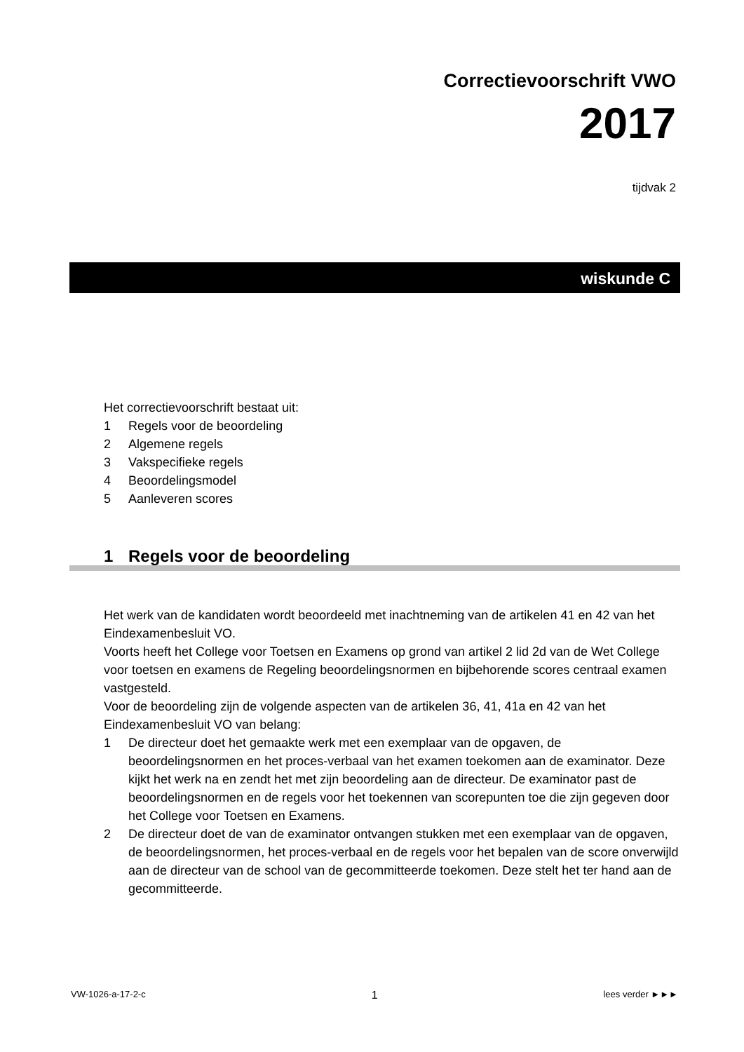Correctievoorschrift VWO
2017
tijdvak 2
wiskunde C
Het correctievoorschrift bestaat uit:
1 Regels voor de beoordeling
2 Algemene regels
3 Vakspecifieke regels
4 Beoordelingsmodel
5 Aanleveren scores
1 Regels voor de beoordeling
Het werk van de kandidaten wordt beoordeeld met inachtneming van de artikelen 41 en 42 van het Eindexamenbesluit VO.
Voorts heeft het College voor Toetsen en Examens op grond van artikel 2 lid 2d van de Wet College voor toetsen en examens de Regeling beoordelingsnormen en bijbehorende scores centraal examen vastgesteld.
Voor de beoordeling zijn de volgende aspecten van de artikelen 36, 41, 41a en 42 van het Eindexamenbesluit VO van belang:
1 De directeur doet het gemaakte werk met een exemplaar van de opgaven, de beoordelingsnormen en het proces-verbaal van het examen toekomen aan de examinator. Deze kijkt het werk na en zendt het met zijn beoordeling aan de directeur. De examinator past de beoordelingsnormen en de regels voor het toekennen van scorepunten toe die zijn gegeven door het College voor Toetsen en Examens.
2 De directeur doet de van de examinator ontvangen stukken met een exemplaar van de opgaven, de beoordelingsnormen, het proces-verbaal en de regels voor het bepalen van de score onverwijld aan de directeur van de school van de gecommitteerde toekomen. Deze stelt het ter hand aan de gecommitteerde.
VW-1026-a-17-2-c 1 lees verder ►►►